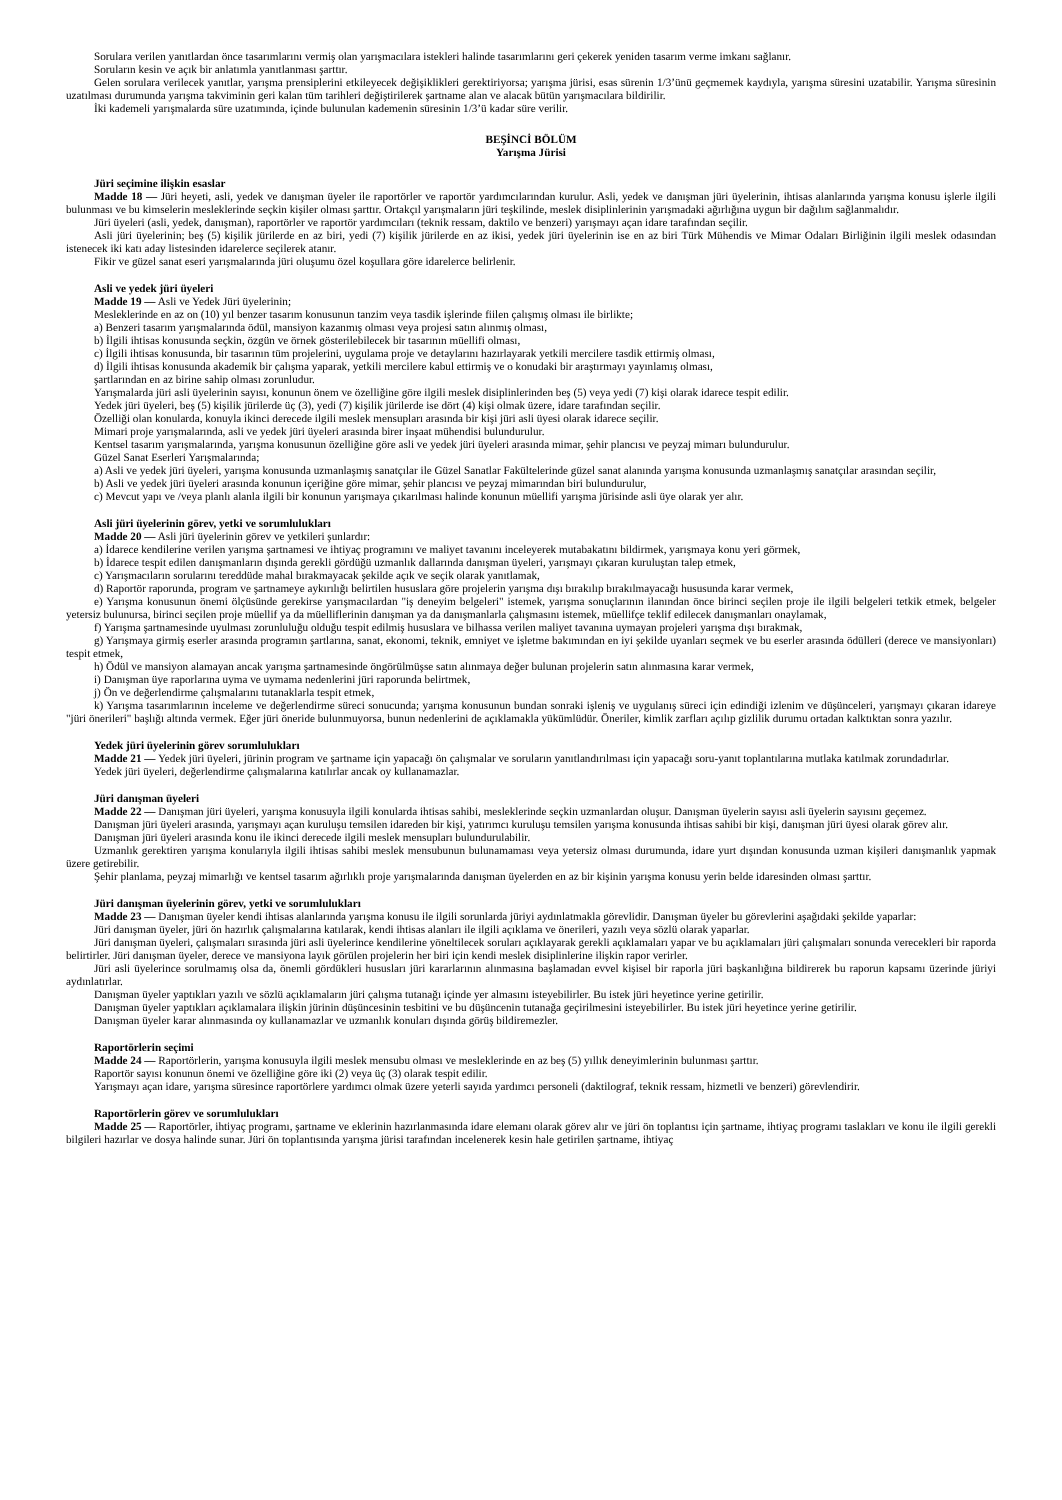Sorulara verilen yanıtlardan önce tasarımlarını vermiş olan yarışmacılara istekleri halinde tasarımlarını geri çekerek yeniden tasarım verme imkanı sağlanır.
Soruların kesin ve açık bir anlatımla yanıtlanması şarttır.
Gelen sorulara verilecek yanıtlar, yarışma prensiplerini etkileyecek değişiklikleri gerektiriyorsa; yarışma jürisi, esas sürenin 1/3’ünü geçmemek kaydıyla, yarışma süresini uzatabilir. Yarışma süresinin uzatılması durumunda yarışma takviminin geri kalan tüm tarihleri değiştirilerek şartname alan ve alacak bütün yarışmacılara bildirilir.
İki kademeli yarışmalarda süre uzatımında, içinde bulunulan kademenin süresinin 1/3’ü kadar süre verilir.
BEŞİNCİ BÖLÜM
Yarışma Jürisi
Jüri seçimine ilişkin esaslar
Madde 18 — Jüri heyeti, asli, yedek ve danışman üyeler ile raportörler ve raportör yardımcılarından kurulur. Asli, yedek ve danışman jüri üyelerinin, ihtisas alanlarında yarışma konusu işlerle ilgili bulunması ve bu kimselerin mesleklerinde seçkin kişiler olması şarttır. Ortakçıl yarışmaların jüri teşkilinde, meslek disiplinlerinin yarışmadaki ağırlığına uygun bir dağılım sağlanmalıdır.
Jüri üyeleri (asli, yedek, danışman), raportörler ve raportör yardımcıları (teknik ressam, daktilo ve benzeri) yarışmayı açan idare tarafından seçilir.
Asli jüri üyelerinin; beş (5) kişilik jürilerde en az biri, yedi (7) kişilik jürilerde en az ikisi, yedek jüri üyelerinin ise en az biri Türk Mühendis ve Mimar Odaları Birliğinin ilgili meslek odasından istenecek iki katı aday listesinden idarelerce seçilerek atanır.
Fikir ve güzel sanat eseri yarışmalarında jüri oluşumu özel koşullara göre idarelerce belirlenir.
Asli ve yedek jüri üyeleri
Madde 19 — Asli ve Yedek Jüri üyelerinin;
Mesleklerinde en az on (10) yıl benzer tasarım konusunun tanzim veya tasdik işlerinde fiilen çalışmış olması ile birlikte;
a) Benzeri tasarım yarışmalarında ödül, mansiyon kazanmış olması veya projesi satın alınmış olması,
b) İlgili ihtisas konusunda seçkin, özgün ve örnek gösterilebilecek bir tasarının müellifi olması,
c) İlgili ihtisas konusunda, bir tasarının tüm projelerini, uygulama proje ve detaylarını hazırlayarak yetkili mercilere tasdik ettirmiş olması,
d) İlgili ihtisas konusunda akademik bir çalışma yaparak, yetkili mercilere kabul ettirmiş ve o konudaki bir araştırmayı yayınlamış olması,
şartlarından en az birine sahip olması zorunludur.
Yarışmalarda jüri asli üyelerinin sayısı, konunun önem ve özelliğine göre ilgili meslek disiplinlerinden beş (5) veya yedi (7) kişi olarak idarece tespit edilir.
Yedek jüri üyeleri, beş (5) kişilik jürilerde üç (3), yedi (7) kişilik jürilerde ise dört (4) kişi olmak üzere, idare tarafından seçilir.
Özelliği olan konularda, konuyla ikinci derecede ilgili meslek mensupları arasında bir kişi jüri asli üyesi olarak idarece seçilir.
Mimari proje yarışmalarında, asli ve yedek jüri üyeleri arasında birer inşaat mühendisi bulundurulur.
Kentsel tasarım yarışmalarında, yarışma konusunun özelliğine göre asli ve yedek jüri üyeleri arasında mimar, şehir plancısı ve peyzaj mimarı bulundurulur.
Güzel Sanat Eserleri Yarışmalarında;
a) Asli ve yedek jüri üyeleri, yarışma konusunda uzmanlaşmış sanatçılar ile Güzel Sanatlar Fakültelerinde güzel sanat alanında yarışma konusunda uzmanlaşmış sanatçılar arasından seçilir,
b) Asli ve yedek jüri üyeleri arasında konunun içeriğine göre mimar, şehir plancısı ve peyzaj mimarından biri bulundurulur,
c) Mevcut yapı ve /veya planlı alanla ilgili bir konunun yarışmaya çıkarılması halinde konunun müellifi yarışma jürisinde asli üye olarak yer alır.
Asli jüri üyelerinin görev, yetki ve sorumlulukları
Madde 20 — Asli jüri üyelerinin görev ve yetkileri şunlardır:
a) İdarece kendilerine verilen yarışma şartnamesi ve ihtiyaç programını ve maliyet tavanını inceleyerek mutabakatını bildirmek, yarışmaya konu yeri görmek,
b) İdarece tespit edilen danışmanların dışında gerekli gördüğü uzmanlık dallarında danışman üyeleri, yarışmayı çıkaran kuruluştan talep etmek,
c) Yarışmacıların sorularını tereddüde mahal bırakmayacak şekilde açık ve seçik olarak yanıtlamak,
d) Raportör raporunda, program ve şartnameye aykırılığı belirtilen hususlara göre projelerin yarışma dışı bırakılıp bırakılmayacağı hususunda karar vermek,
e) Yarışma konusunun önemi ölçüsünde gerekirse yarışmacılardan "iş deneyim belgeleri" istemek, yarışma sonuçlarının ilanından önce birinci seçilen proje ile ilgili belgeleri tetkik etmek, belgeler yetersiz bulunursa, birinci seçilen proje müellif ya da müelliflerinin danışman ya da danışmanlarla çalışmasını istemek, müellifçe teklif edilecek danışmanları onaylamak,
f) Yarışma şartnamesinde uyulması zorunluluğu olduğu tespit edilmiş hususlara ve bilhassa verilen maliyet tavanına uymayan projeleri yarışma dışı bırakmak,
g) Yarışmaya girmiş eserler arasında programın şartlarına, sanat, ekonomi, teknik, emniyet ve işletme bakımından en iyi şekilde uyanları seçmek ve bu eserler arasında ödülleri (derece ve mansiyonları) tespit etmek,
h) Ödül ve mansiyon alamayan ancak yarışma şartnamesinde öngörülmüşse satın alınmaya değer bulunan projelerin satın alınmasına karar vermek,
i) Danışman üye raporlarına uyma ve uymama nedenlerini jüri raporunda belirtmek,
j) Ön ve değerlendirme çalışmalarını tutanaklarla tespit etmek,
k) Yarışma tasarımlarının inceleme ve değerlendirme süreci sonucunda; yarışma konusunun bundan sonraki işleniş ve uygulanış süreci için edindiği izlenim ve düşünceleri, yarışmayı çıkaran idareye "jüri önerileri" başlığı altında vermek. Eğer jüri öneride bulunmuyorsa, bunun nedenlerini de açıklamakla yükümlüdür. Öneriler, kimlik zarfları açılıp gizlilik durumu ortadan kalktıktan sonra yazılır.
Yedek jüri üyelerinin görev sorumlulukları
Madde 21 — Yedek jüri üyeleri, jürinin program ve şartname için yapacağı ön çalışmalar ve soruların yanıtlandırılması için yapacağı soru-yanıt toplantılarına mutlaka katılmak zorundadırlar.
Yedek jüri üyeleri, değerlendirme çalışmalarına katılırlar ancak oy kullanamazlar.
Jüri danışman üyeleri
Madde 22 — Danışman jüri üyeleri, yarışma konusuyla ilgili konularda ihtisas sahibi, mesleklerinde seçkin uzmanlardan oluşur. Danışman üyelerin sayısı asli üyelerin sayısını geçemez.
Danışman jüri üyeleri arasında, yarışmayı açan kuruluşu temsilen idareden bir kişi, yatırımcı kuruluşu temsilen yarışma konusunda ihtisas sahibi bir kişi, danışman jüri üyesi olarak görev alır.
Danışman jüri üyeleri arasında konu ile ikinci derecede ilgili meslek mensupları bulundurulabilir.
Uzmanlık gerektiren yarışma konularıyla ilgili ihtisas sahibi meslek mensubunun bulunamaması veya yetersiz olması durumunda, idare yurt dışından konusunda uzman kişileri danışmanlık yapmak üzere getirebilir.
Şehir planlama, peyzaj mimarlığı ve kentsel tasarım ağırlıklı proje yarışmalarında danışman üyelerden en az bir kişinin yarışma konusu yerin belde idaresinden olması şarttır.
Jüri danışman üyelerinin görev, yetki ve sorumlulukları
Madde 23 — Danışman üyeler kendi ihtisas alanlarında yarışma konusu ile ilgili sorunlarda jüriyi aydınlatmakla görevlidir. Danışman üyeler bu görevlerini aşağıdaki şekilde yaparlar:
Jüri danışman üyeler, jüri ön hazırlık çalışmalarına katılarak, kendi ihtisas alanları ile ilgili açıklama ve önerileri, yazılı veya sözlü olarak yaparlar.
Jüri danışman üyeleri, çalışmaları sırasında jüri asli üyelerince kendilerine yöneltilecek soruları açıklayarak gerekli açıklamaları yapar ve bu açıklamaları jüri çalışmaları sonunda verecekleri bir raporda belirtirler. Jüri danışman üyeler, derece ve mansiyona layık görülen projelerin her biri için kendi meslek disiplinlerine ilişkin rapor verirler.
Jüri asli üyelerince sorulmamış olsa da, önemli gördükleri hususları jüri kararlarının alınmasına başlamadan evvel kişisel bir raporla jüri başkanlığına bildirerek bu raporun kapsamı üzerinde jüriyi aydınlatırlar.
Danışman üyeler yaptıkları yazılı ve sözlü açıklamaların jüri çalışma tutanağı içinde yer almasını isteyebilirler. Bu istek jüri heyetince yerine getirilir.
Danışman üyeler yaptıkları açıklamalara ilişkin jürinin düşüncesinin tesbitini ve bu düşüncenin tutanağa geçirilmesini isteyebilirler. Bu istek jüri heyetince yerine getirilir.
Danışman üyeler karar alınmasında oy kullanamazlar ve uzmanlık konuları dışında görüş bildiremezler.
Raportörlerin seçimi
Madde 24 — Raportörlerin, yarışma konusuyla ilgili meslek mensubu olması ve mesleklerinde en az beş (5) yıllık deneyimlerinin bulunması şarttır.
Raportör sayısı konunun önemi ve özelliğine göre iki (2) veya üç (3) olarak tespit edilir.
Yarışmayı açan idare, yarışma süresince raportörlere yardımcı olmak üzere yeterli sayıda yardımcı personeli (daktilograf, teknik ressam, hizmetli ve benzeri) görevlendirir.
Raportörlerin görev ve sorumlulukları
Madde 25 — Raportörler, ihtiyaç programı, şartname ve eklerinin hazırlanmasında idare elemanı olarak görev alır ve jüri ön toplantısı için şartname, ihtiyaç programı taslakları ve konu ile ilgili gerekli bilgileri hazırlar ve dosya halinde sunar. Jüri ön toplantısında yarışma jürisi tarafından incelenerek kesin hale getirilen şartname, ihtiyaç